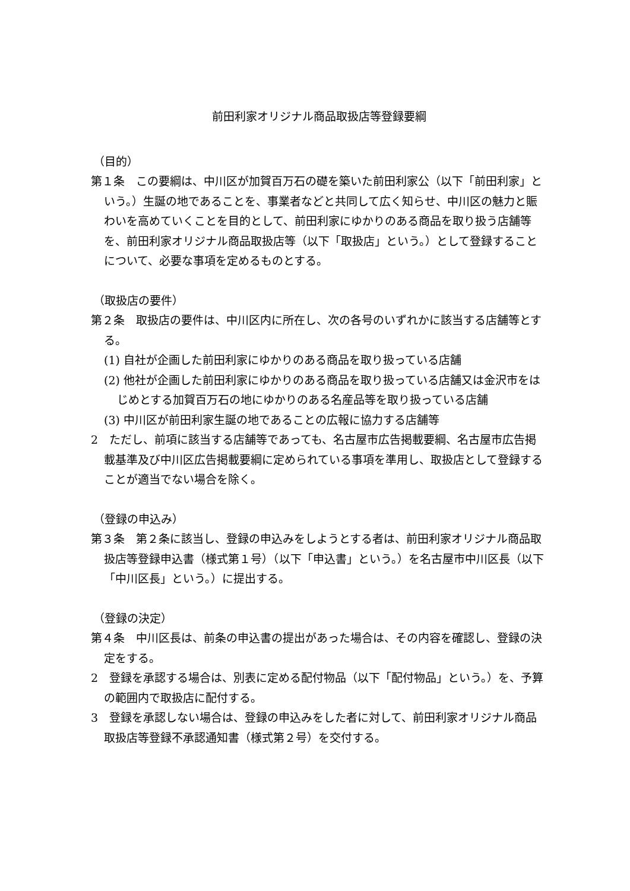前田利家オリジナル商品取扱店等登録要綱
（目的）
第１条　この要綱は、中川区が加賀百万石の礎を築いた前田利家公（以下「前田利家」という。）生誕の地であることを、事業者などと共同して広く知らせ、中川区の魅力と賑わいを高めていくことを目的として、前田利家にゆかりのある商品を取り扱う店舗等を、前田利家オリジナル商品取扱店等（以下「取扱店」という。）として登録することについて、必要な事項を定めるものとする。
（取扱店の要件）
第２条　取扱店の要件は、中川区内に所在し、次の各号のいずれかに該当する店舗等とする。
(1) 自社が企画した前田利家にゆかりのある商品を取り扱っている店舗
(2) 他社が企画した前田利家にゆかりのある商品を取り扱っている店舗又は金沢市をはじめとする加賀百万石の地にゆかりのある名産品等を取り扱っている店舗
(3) 中川区が前田利家生誕の地であることの広報に協力する店舗等
2　ただし、前項に該当する店舗等であっても、名古屋市広告掲載要綱、名古屋市広告掲載基準及び中川区広告掲載要綱に定められている事項を準用し、取扱店として登録することが適当でない場合を除く。
（登録の申込み）
第３条　第２条に該当し、登録の申込みをしようとする者は、前田利家オリジナル商品取扱店等登録申込書（様式第１号）（以下「申込書」という。）を名古屋市中川区長（以下「中川区長」という。）に提出する。
（登録の決定）
第４条　中川区長は、前条の申込書の提出があった場合は、その内容を確認し、登録の決定をする。
2　登録を承認する場合は、別表に定める配付物品（以下「配付物品」という。）を、予算の範囲内で取扱店に配付する。
3　登録を承認しない場合は、登録の申込みをした者に対して、前田利家オリジナル商品取扱店等登録不承認通知書（様式第２号）を交付する。